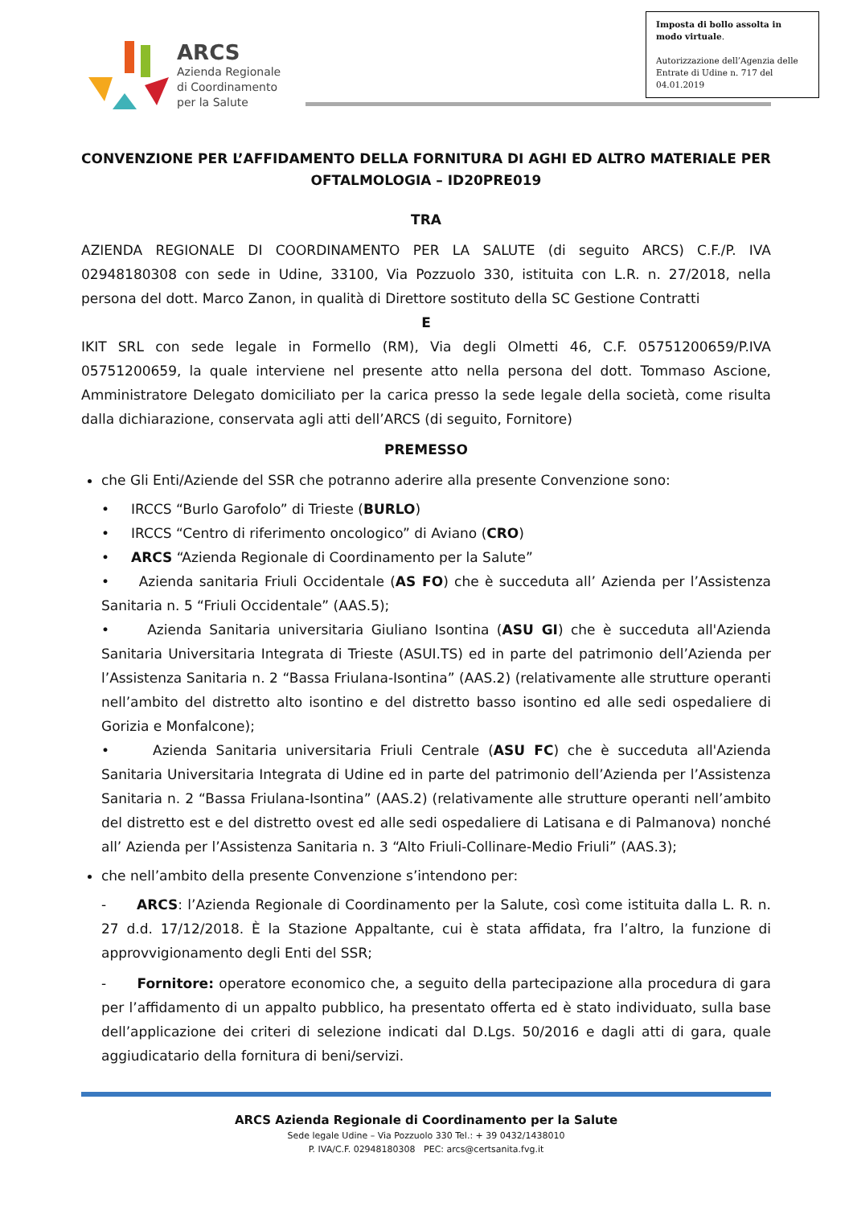ARCS
Azienda Regionale
di Coordinamento
per la Salute
Imposta di bollo assolta in modo virtuale.
Autorizzazione dell’Agenzia delle Entrate di Udine n. 717 del 04.01.2019
CONVENZIONE PER L’AFFIDAMENTO DELLA FORNITURA DI AGHI ED ALTRO MATERIALE PER OFTALMOLOGIA – ID20PRE019
TRA
AZIENDA REGIONALE DI COORDINAMENTO PER LA SALUTE (di seguito ARCS) C.F./P. IVA 02948180308 con sede in Udine, 33100, Via Pozzuolo 330, istituita con L.R. n. 27/2018, nella persona del dott. Marco Zanon, in qualità di Direttore sostituto della SC Gestione Contratti
E
IKIT SRL con sede legale in Formello (RM), Via degli Olmetti 46, C.F. 05751200659/P.IVA 05751200659, la quale interviene nel presente atto nella persona del dott. Tommaso Ascione, Amministratore Delegato domiciliato per la carica presso la sede legale della società, come risulta dalla dichiarazione, conservata agli atti dell’ARCS (di seguito, Fornitore)
PREMESSO
che Gli Enti/Aziende del SSR che potranno aderire alla presente Convenzione sono:
• IRCCS “Burlo Garofolo” di Trieste (BURLO)
• IRCCS “Centro di riferimento oncologico” di Aviano (CRO)
• ARCS “Azienda Regionale di Coordinamento per la Salute”
• Azienda sanitaria Friuli Occidentale (AS FO) che è succeduta all’ Azienda per l’Assistenza Sanitaria n. 5 “Friuli Occidentale” (AAS.5);
• Azienda Sanitaria universitaria Giuliano Isontina (ASU GI) che è succeduta all'Azienda Sanitaria Universitaria Integrata di Trieste (ASUI.TS) ed in parte del patrimonio dell’Azienda per l’Assistenza Sanitaria n. 2 “Bassa Friulana-Isontina” (AAS.2) (relativamente alle strutture operanti nell’ambito del distretto alto isontino e del distretto basso isontino ed alle sedi ospedaliere di Gorizia e Monfalcone);
• Azienda Sanitaria universitaria Friuli Centrale (ASU FC) che è succeduta all'Azienda Sanitaria Universitaria Integrata di Udine ed in parte del patrimonio dell’Azienda per l’Assistenza Sanitaria n. 2 “Bassa Friulana-Isontina” (AAS.2) (relativamente alle strutture operanti nell’ambito del distretto est e del distretto ovest ed alle sedi ospedaliere di Latisana e di Palmanova) nonché all’ Azienda per l’Assistenza Sanitaria n. 3 “Alto Friuli-Collinare-Medio Friuli” (AAS.3);
che nell’ambito della presente Convenzione s’intendono per:
- ARCS: l’Azienda Regionale di Coordinamento per la Salute, così come istituita dalla L. R. n. 27 d.d. 17/12/2018. È la Stazione Appaltante, cui è stata affidata, fra l’altro, la funzione di approvvigionamento degli Enti del SSR;
- Fornitore: operatore economico che, a seguito della partecipazione alla procedura di gara per l’affidamento di un appalto pubblico, ha presentato offerta ed è stato individuato, sulla base dell’applicazione dei criteri di selezione indicati dal D.Lgs. 50/2016 e dagli atti di gara, quale aggiudicatario della fornitura di beni/servizi.
ARCS Azienda Regionale di Coordinamento per la Salute
Sede legale Udine – Via Pozzuolo 330 Tel.: + 39 0432/1438010
P. IVA/C.F. 02948180308 PEC: arcs@certsanita.fvg.it